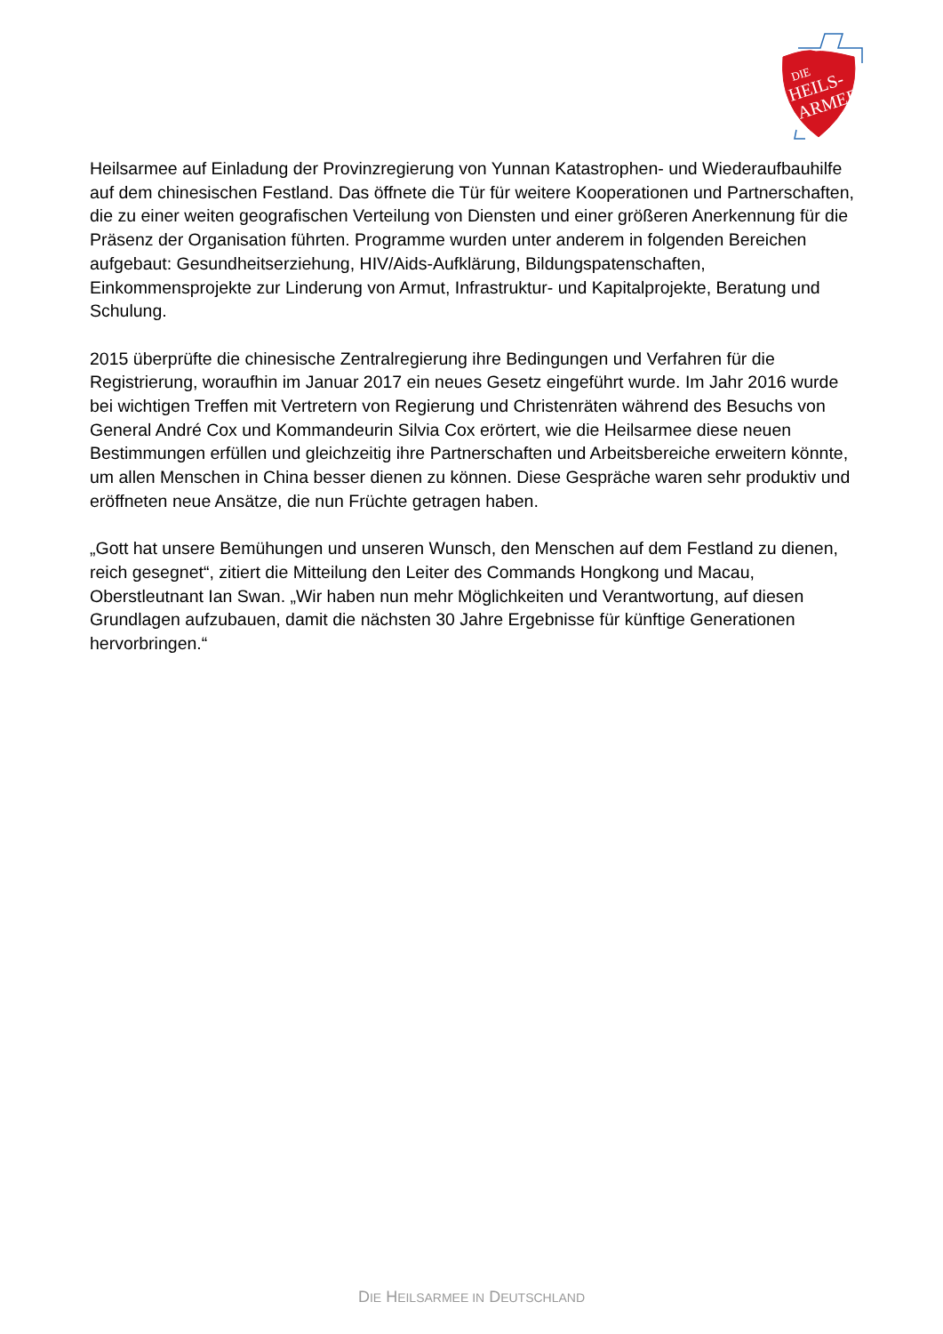DIE
HEILS-
ARMEE
Heilsarmee auf Einladung der Provinzregierung von Yunnan Katastrophen- und Wiederaufbauhilfe auf dem chinesischen Festland. Das öffnete die Tür für weitere Kooperationen und Partnerschaften, die zu einer weiten geografischen Verteilung von Diensten und einer größeren Anerkennung für die Präsenz der Organisation führten. Programme wurden unter anderem in folgenden Bereichen aufgebaut: Gesundheitserziehung, HIV/Aids-Aufklärung, Bildungspatenschaften, Einkommensprojekte zur Linderung von Armut, Infrastruktur- und Kapitalprojekte, Beratung und Schulung.
2015 überprüfte die chinesische Zentralregierung ihre Bedingungen und Verfahren für die Registrierung, woraufhin im Januar 2017 ein neues Gesetz eingeführt wurde. Im Jahr 2016 wurde bei wichtigen Treffen mit Vertretern von Regierung und Christenräten während des Besuchs von General André Cox und Kommandeurin Silvia Cox erörtert, wie die Heilsarmee diese neuen Bestimmungen erfüllen und gleichzeitig ihre Partnerschaften und Arbeitsbereiche erweitern könnte, um allen Menschen in China besser dienen zu können. Diese Gespräche waren sehr produktiv und eröffneten neue Ansätze, die nun Früchte getragen haben.
„Gott hat unsere Bemühungen und unseren Wunsch, den Menschen auf dem Festland zu dienen, reich gesegnet“, zitiert die Mitteilung den Leiter des Commands Hongkong und Macau, Oberstleutnant Ian Swan. „Wir haben nun mehr Möglichkeiten und Verantwortung, auf diesen Grundlagen aufzubauen, damit die nächsten 30 Jahre Ergebnisse für künftige Generationen hervorbringen.“
DIE HEILSARMEE IN DEUTSCHLAND